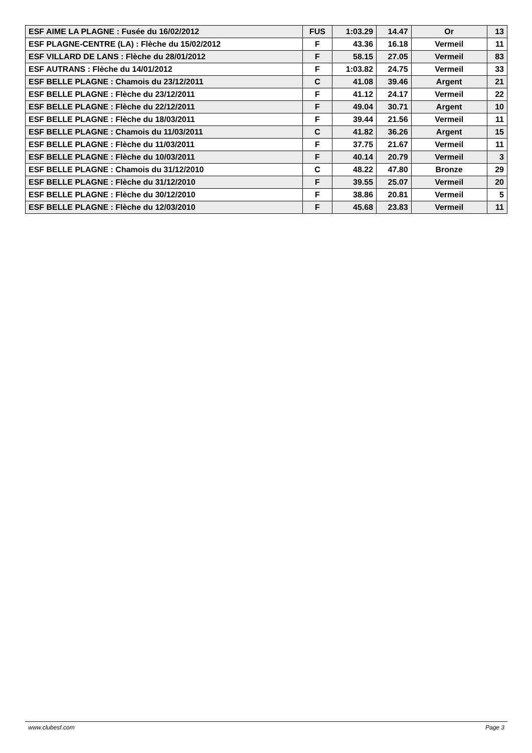| ESF AIME LA PLAGNE : Fusée du 16/02/2012 | FUS | 1:03.29 | 14.47 | Or | 13 |
| ESF PLAGNE-CENTRE (LA) : Flèche du 15/02/2012 | F | 43.36 | 16.18 | Vermeil | 11 |
| ESF VILLARD DE LANS : Flèche du 28/01/2012 | F | 58.15 | 27.05 | Vermeil | 83 |
| ESF AUTRANS : Flèche du 14/01/2012 | F | 1:03.82 | 24.75 | Vermeil | 33 |
| ESF BELLE PLAGNE : Chamois du 23/12/2011 | C | 41.08 | 39.46 | Argent | 21 |
| ESF BELLE PLAGNE : Flèche du 23/12/2011 | F | 41.12 | 24.17 | Vermeil | 22 |
| ESF BELLE PLAGNE : Flèche du 22/12/2011 | F | 49.04 | 30.71 | Argent | 10 |
| ESF BELLE PLAGNE : Flèche du 18/03/2011 | F | 39.44 | 21.56 | Vermeil | 11 |
| ESF BELLE PLAGNE : Chamois du 11/03/2011 | C | 41.82 | 36.26 | Argent | 15 |
| ESF BELLE PLAGNE : Flèche du 11/03/2011 | F | 37.75 | 21.67 | Vermeil | 11 |
| ESF BELLE PLAGNE : Flèche du 10/03/2011 | F | 40.14 | 20.79 | Vermeil | 3 |
| ESF BELLE PLAGNE : Chamois du 31/12/2010 | C | 48.22 | 47.80 | Bronze | 29 |
| ESF BELLE PLAGNE : Flèche du 31/12/2010 | F | 39.55 | 25.07 | Vermeil | 20 |
| ESF BELLE PLAGNE : Flèche du 30/12/2010 | F | 38.86 | 20.81 | Vermeil | 5 |
| ESF BELLE PLAGNE : Flèche du 12/03/2010 | F | 45.68 | 23.83 | Vermeil | 11 |
www.clubesf.com Page 3